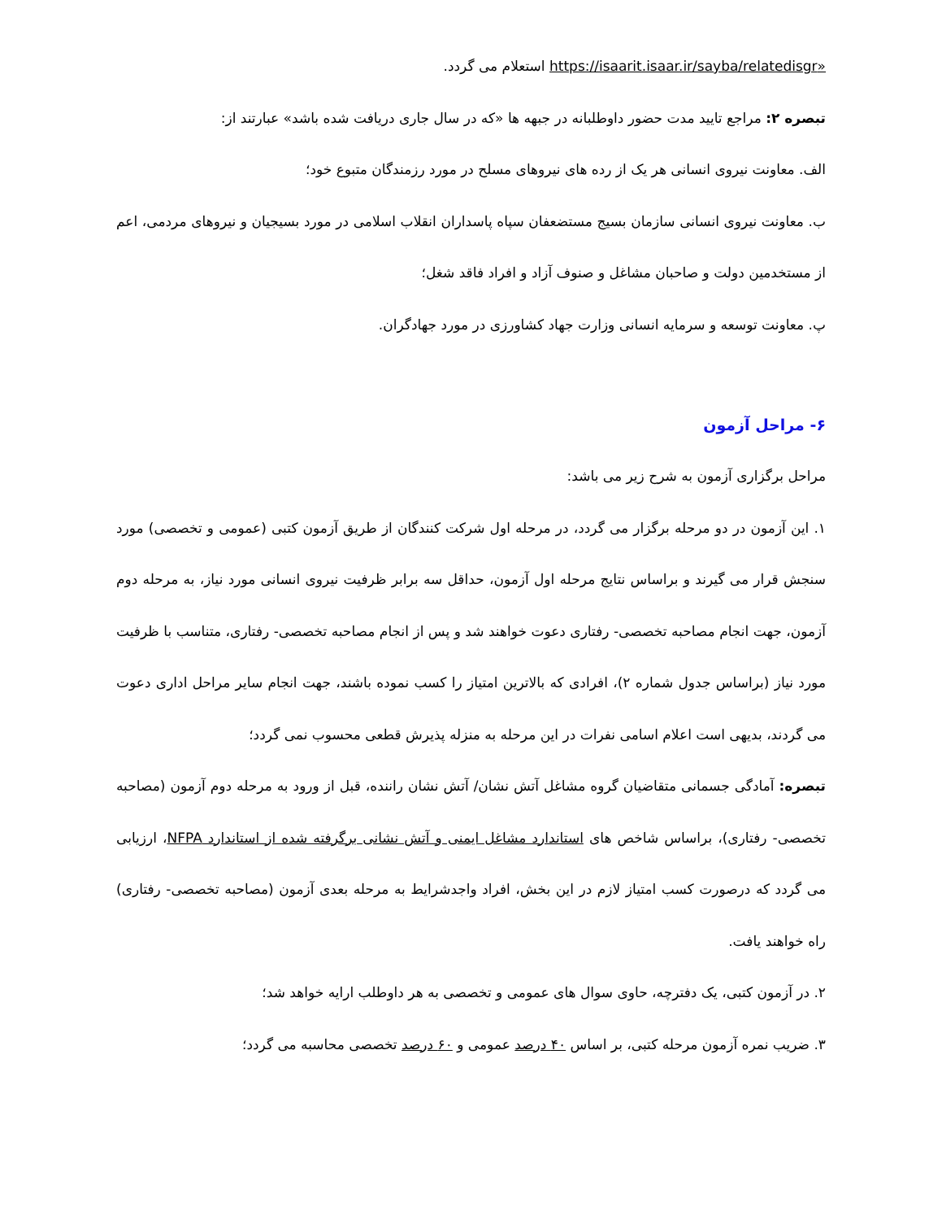«https://isaarit.isaar.ir/sayba/relatedisgr استعلام می گردد.
تبصره ۲: مراجع تایید مدت حضور داوطلبانه در جبهه ها «که در سال جاری دریافت شده باشد» عبارتند از:
الف. معاونت نیروی انسانی هر یک از رده های نیروهای مسلح در مورد رزمندگان متبوع خود؛
ب. معاونت نیروی انسانی سازمان بسیج مستضعفان سپاه پاسداران انقلاب اسلامی در مورد بسیجیان و نیروهای مردمی، اعم از مستخدمین دولت و صاحبان مشاغل و صنوف آزاد و افراد فاقد شغل؛
پ. معاونت توسعه و سرمایه انسانی وزارت جهاد کشاورزی در مورد جهادگران.
۶- مراحل آزمون
مراحل برگزاری آزمون به شرح زیر می باشد:
۱. این آزمون در دو مرحله برگزار می گردد، در مرحله اول شرکت کنندگان از طریق آزمون کتبی (عمومی و تخصصی) مورد سنجش قرار می گیرند و براساس نتایج مرحله اول آزمون، حداقل سه برابر ظرفیت نیروی انسانی مورد نیاز، به مرحله دوم آزمون، جهت انجام مصاحبه تخصصی- رفتاری دعوت خواهند شد و پس از انجام مصاحبه تخصصی- رفتاری، متناسب با ظرفیت مورد نیاز (براساس جدول شماره ۲)، افرادی که بالاترین امتیاز را کسب نموده باشند، جهت انجام سایر مراحل اداری دعوت می گردند، بدیهی است اعلام اسامی نفرات در این مرحله به منزله پذیرش قطعی محسوب نمی گردد؛
تبصره: آمادگی جسمانی متقاضیان گروه مشاغل آتش نشان/ آتش نشان راننده، قبل از ورود به مرحله دوم آزمون (مصاحبه تخصصی- رفتاری)، براساس شاخص های استاندارد مشاغل ایمنی و آتش نشانی برگرفته شده از استاندارد NFPA، ارزیابی می گردد که درصورت کسب امتیاز لازم در این بخش، افراد واجدشرایط به مرحله بعدی آزمون (مصاحبه تخصصی- رفتاری) راه خواهند یافت.
۲. در آزمون کتبی، یک دفترچه، حاوی سوال های عمومی و تخصصی به هر داوطلب ارایه خواهد شد؛
۳. ضریب نمره آزمون مرحله کتبی، بر اساس ۴۰ درصد عمومی و ۶۰ درصد تخصصی محاسبه می گردد؛